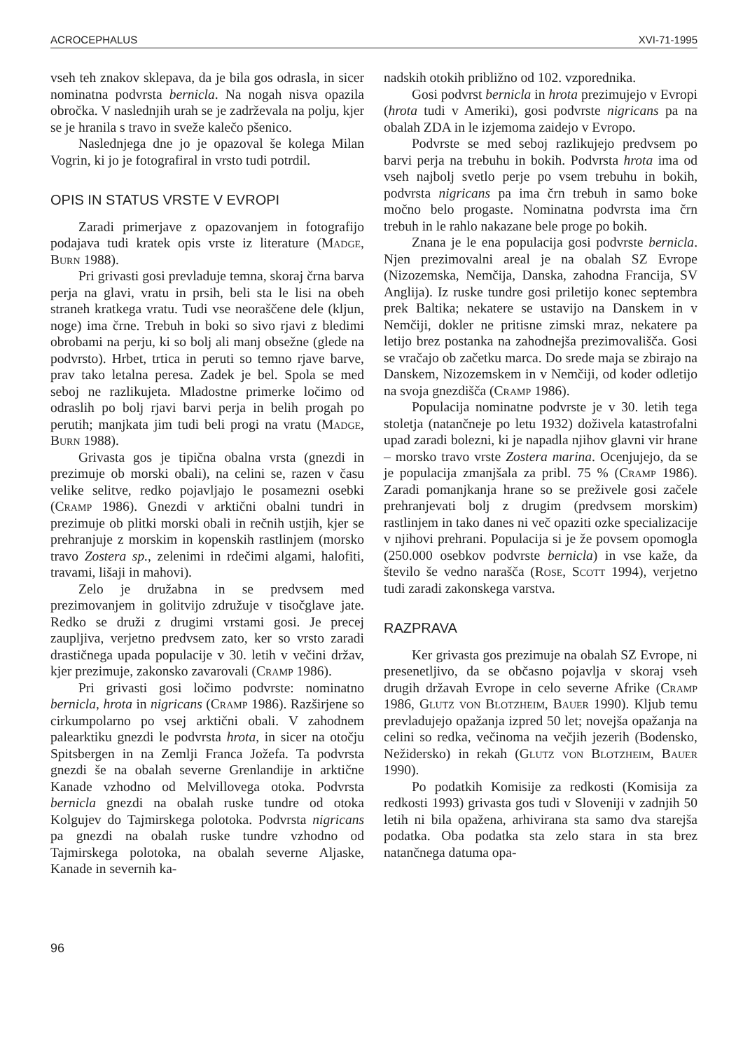ACROCEPHALUS XVI-71-1995
vseh teh znakov sklepava, da je bila gos odrasla, in sicer nominatna podvrsta bernicla. Na nogah nisva opazila obročka. V naslednjih urah se je zadrževala na polju, kjer se je hranila s travo in sveže kalečo pšenico.
Naslednjega dne jo je opazoval še kolega Milan Vogrin, ki jo je fotografiral in vrsto tudi potrdil.
OPIS IN STATUS VRSTE V EVROPI
Zaradi primerjave z opazovanjem in fotografijo podajava tudi kratek opis vrste iz literature (Madge, Burn 1988).
Pri grivasti gosi prevladuje temna, skoraj črna barva perja na glavi, vratu in prsih, beli sta le lisi na obeh straneh kratkega vratu. Tudi vse neoraščene dele (kljun, noge) ima črne. Trebuh in boki so sivo rjavi z bledimi obrobami na perju, ki so bolj ali manj obsežne (glede na podvrsto). Hrbet, trtica in peruti so temno rjave barve, prav tako letalna peresa. Zadek je bel. Spola se med seboj ne razlikujeta. Mladostne primerke ločimo od odraslih po bolj rjavi barvi perja in belih progah po perutih; manjkata jim tudi beli progi na vratu (Madge, Burn 1988).
Grivasta gos je tipična obalna vrsta (gnezdi in prezimuje ob morski obali), na celini se, razen v času velike selitve, redko pojavljajo le posamezni osebki (Cramp 1986). Gnezdi v arktični obalni tundri in prezimuje ob plitki morski obali in rečnih ustjih, kjer se prehranjuje z morskim in kopenskih rastlinjem (morsko travo Zostera sp., zelenimi in rdečimi algami, halofiti, travami, lišaji in mahovi).
Zelo je družabna in se predvsem med prezimovanjem in golitvijo združuje v tisočglave jate. Redko se druži z drugimi vrstami gosi. Je precej zaupljiva, verjetno predvsem zato, ker so vrsto zaradi drastičnega upada populacije v 30. letih v večini držav, kjer prezimuje, zakonsko zavarovali (Cramp 1986).
Pri grivasti gosi ločimo podvrste: nominatno bernicla, hrota in nigricans (Cramp 1986). Razširjene so cirkumpolarno po vsej arktični obali. V zahodnem palearktiku gnezdi le podvrsta hrota, in sicer na otočju Spitsbergen in na Zemlji Franca Jožefa. Ta podvrsta gnezdi še na obalah severne Grenlandije in arktične Kanade vzhodno od Melvillovega otoka. Podvrsta bernicla gnezdi na obalah ruske tundre od otoka Kolgujev do Tajmirskega polotoka. Podvrsta nigricans pa gnezdi na obalah ruske tundre vzhodno od Tajmirskega polotoka, na obalah severne Aljaske, Kanade in severnih ka-
96
nadskih otokih približno od 102. vzporednika.
Gosi podvrst bernicla in hrota prezimujejo v Evropi (hrota tudi v Ameriki), gosi podvrste nigricans pa na obalah ZDA in le izjemoma zaidejo v Evropo.
Podvrste se med seboj razlikujejo predvsem po barvi perja na trebuhu in bokih. Podvrsta hrota ima od vseh najbolj svetlo perje po vsem trebuhu in bokih, podvrsta nigricans pa ima črn trebuh in samo boke močno belo progaste. Nominatna podvrsta ima črn trebuh in le rahlo nakazane bele proge po bokih.
Znana je le ena populacija gosi podvrste bernicla. Njen prezimovalni areal je na obalah SZ Evrope (Nizozemska, Nemčija, Danska, zahodna Francija, SV Anglija). Iz ruske tundre gosi priletijo konec septembra prek Baltika; nekatere se ustavijo na Danskem in v Nemčiji, dokler ne pritisne zimski mraz, nekatere pa letijo brez postanka na zahodnejša prezimovališča. Gosi se vračajo ob začetku marca. Do srede maja se zbirajo na Danskem, Nizozemskem in v Nemčiji, od koder odletijo na svoja gnezdišča (Cramp 1986).
Populacija nominatne podvrste je v 30. letih tega stoletja (natančneje po letu 1932) doživela katastrofalni upad zaradi bolezni, ki je napadla njihov glavni vir hrane – morsko travo vrste Zostera marina. Ocenjujejo, da se je populacija zmanjšala za pribl. 75 % (Cramp 1986). Zaradi pomanjkanja hrane so se preživele gosi začele prehranjevati bolj z drugim (predvsem morskim) rastlinjem in tako danes ni več opaziti ozke specializacije v njihovi prehrani. Populacija si je že povsem opomogla (250.000 osebkov podvrste bernicla) in vse kaže, da število še vedno narašča (Rose, Scott 1994), verjetno tudi zaradi zakonskega varstva.
RAZPRAVA
Ker grivasta gos prezimuje na obalah SZ Evrope, ni presenetljivo, da se občasno pojavlja v skoraj vseh drugih državah Evrope in celo severne Afrike (Cramp 1986, Glutz von Blotzheim, Bauer 1990). Kljub temu prevladujejo opažanja izpred 50 let; novejša opažanja na celini so redka, večinoma na večjih jezerih (Bodensko, Nežidersko) in rekah (Glutz von Blotzheim, Bauer 1990).
Po podatkih Komisije za redkosti (Komisija za redkosti 1993) grivasta gos tudi v Sloveniji v zadnjih 50 letih ni bila opažena, arhivirana sta samo dva starejša podatka. Oba podatka sta zelo stara in sta brez natančnega datuma opa-